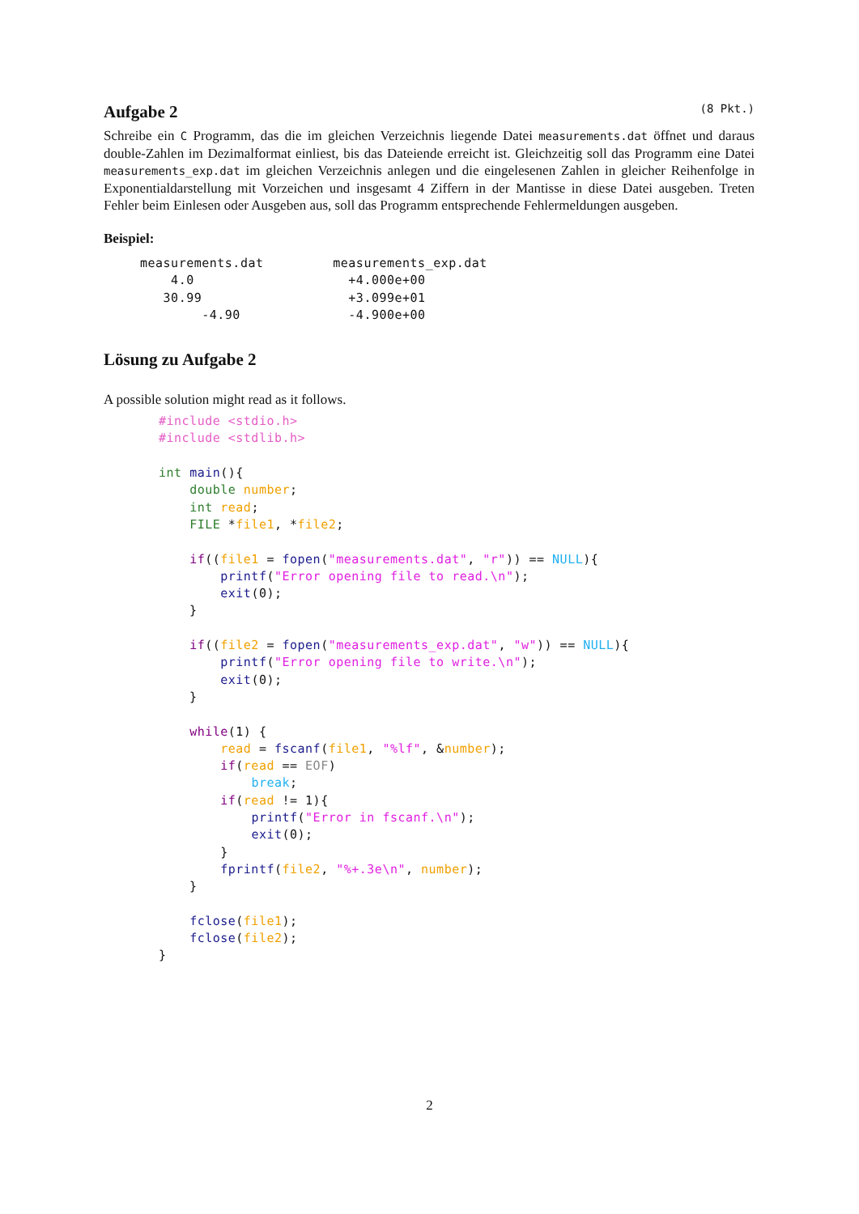Aufgabe 2 (8 Pkt.)
Schreibe ein C Programm, das die im gleichen Verzeichnis liegende Datei measurements.dat öffnet und daraus double-Zahlen im Dezimalformat einliest, bis das Dateiende erreicht ist. Gleichzeitig soll das Programm eine Datei measurements_exp.dat im gleichen Verzeichnis anlegen und die eingelesenen Zahlen in gleicher Reihenfolge in Exponentialdarstellung mit Vorzeichen und insgesamt 4 Ziffern in der Mantisse in diese Datei ausgeben. Treten Fehler beim Einlesen oder Ausgeben aus, soll das Programm entsprechende Fehlermeldungen ausgeben.
Beispiel:
measurements.dat         measurements_exp.dat
    4.0                    +4.000e+00
   30.99                   +3.099e+01
        -4.90              -4.900e+00
Lösung zu Aufgabe 2
A possible solution might read as it follows.
#include <stdio.h>
#include <stdlib.h>

int main(){
    double number;
    int read;
    FILE *file1, *file2;

    if((file1 = fopen("measurements.dat", "r")) == NULL){
        printf("Error opening file to read.\n");
        exit(0);
    }

    if((file2 = fopen("measurements_exp.dat", "w")) == NULL){
        printf("Error opening file to write.\n");
        exit(0);
    }

    while(1) {
        read = fscanf(file1, "%lf", &number);
        if(read == EOF)
            break;
        if(read != 1){
            printf("Error in fscanf.\n");
            exit(0);
        }
        fprintf(file2, "%+.3e\n", number);
    }

    fclose(file1);
    fclose(file2);
}
2